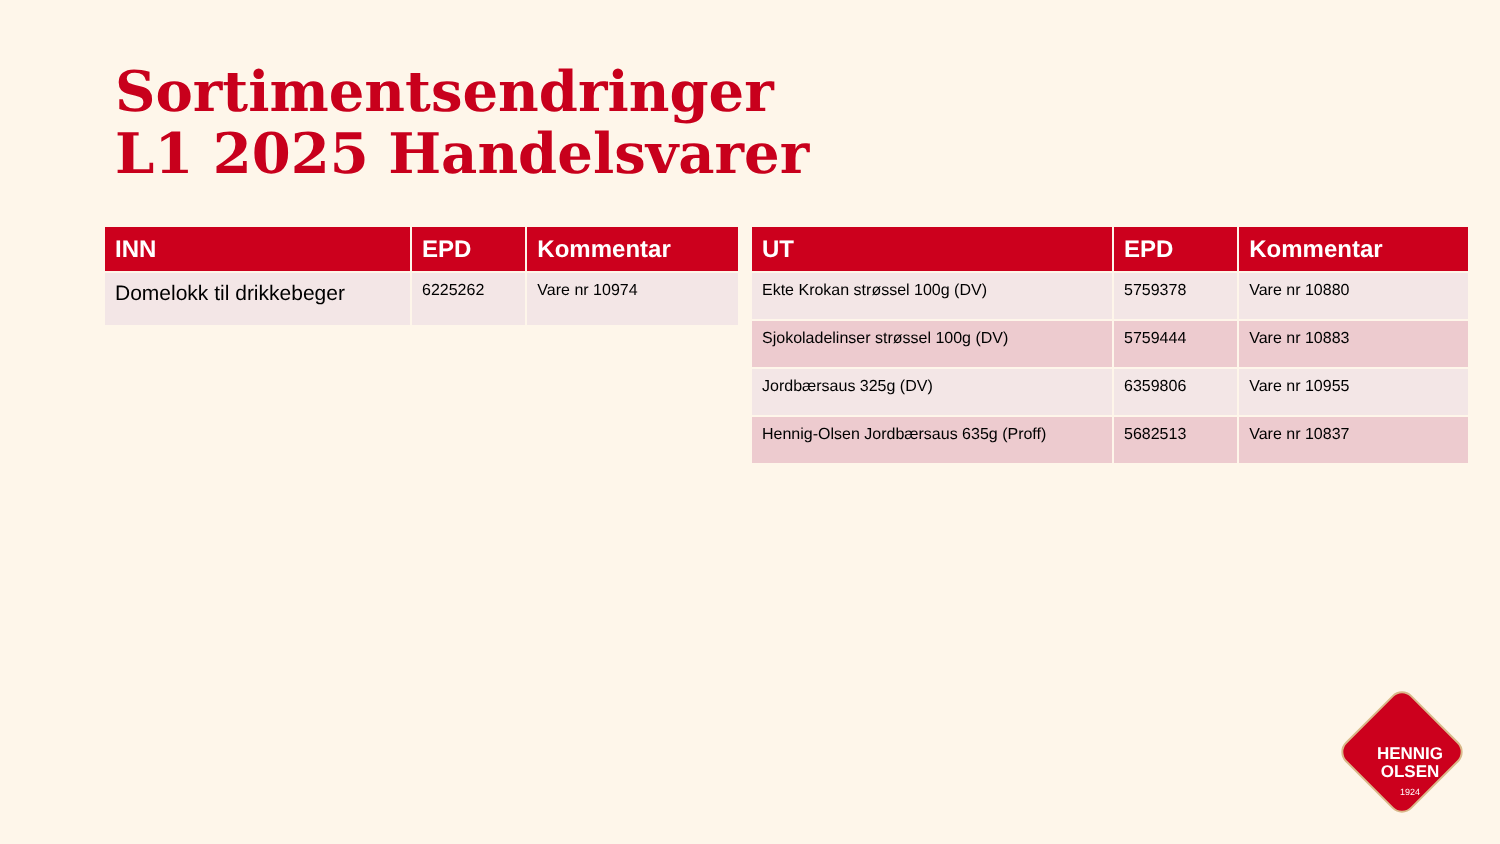Sortimentsendringer
L1 2025 Handelsvarer
| INN | EPD | Kommentar |
| --- | --- | --- |
| Domelokk til drikkebeger | 6225262 | Vare nr 10974 |
| UT | EPD | Kommentar |
| --- | --- | --- |
| Ekte Krokan strøssel 100g (DV) | 5759378 | Vare nr 10880 |
| Sjokoladelinser strøssel 100g (DV) | 5759444 | Vare nr 10883 |
| Jordbærsaus 325g (DV) | 6359806 | Vare nr 10955 |
| Hennig-Olsen Jordbærsaus 635g (Proff) | 5682513 | Vare nr 10837 |
HENNIG
OLSEN
1924